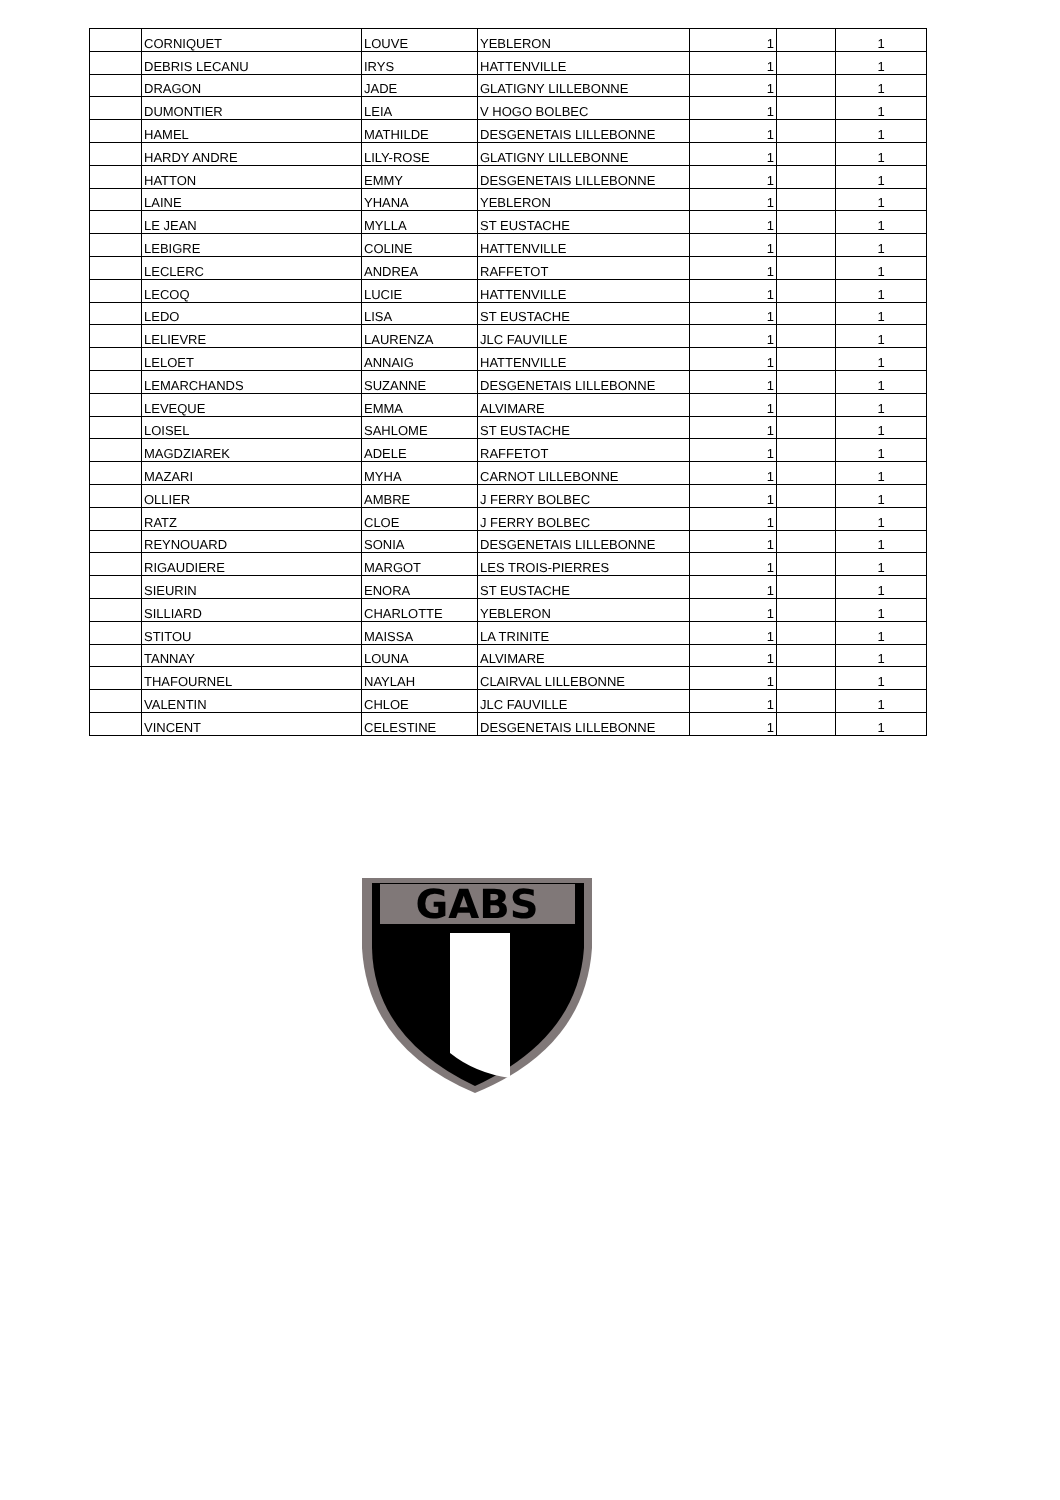| | CORNIQUET | LOUVE | YEBLERON | 1 | | 1 |
| | DEBRIS LECANU | IRYS | HATTENVILLE | 1 | | 1 |
| | DRAGON | JADE | GLATIGNY LILLEBONNE | 1 | | 1 |
| | DUMONTIER | LEIA | V HOGO BOLBEC | 1 | | 1 |
| | HAMEL | MATHILDE | DESGENETAIS LILLEBONNE | 1 | | 1 |
| | HARDY ANDRE | LILY-ROSE | GLATIGNY LILLEBONNE | 1 | | 1 |
| | HATTON | EMMY | DESGENETAIS LILLEBONNE | 1 | | 1 |
| | LAINE | YHANA | YEBLERON | 1 | | 1 |
| | LE JEAN | MYLLA | ST EUSTACHE | 1 | | 1 |
| | LEBIGRE | COLINE | HATTENVILLE | 1 | | 1 |
| | LECLERC | ANDREA | RAFFETOT | 1 | | 1 |
| | LECOQ | LUCIE | HATTENVILLE | 1 | | 1 |
| | LEDO | LISA | ST EUSTACHE | 1 | | 1 |
| | LELIEVRE | LAURENZA | JLC FAUVILLE | 1 | | 1 |
| | LELOET | ANNAIG | HATTENVILLE | 1 | | 1 |
| | LEMARCHANDS | SUZANNE | DESGENETAIS LILLEBONNE | 1 | | 1 |
| | LEVEQUE | EMMA | ALVIMARE | 1 | | 1 |
| | LOISEL | SAHLOME | ST EUSTACHE | 1 | | 1 |
| | MAGDZIAREK | ADELE | RAFFETOT | 1 | | 1 |
| | MAZARI | MYHA | CARNOT LILLEBONNE | 1 | | 1 |
| | OLLIER | AMBRE | J FERRY BOLBEC | 1 | | 1 |
| | RATZ | CLOE | J FERRY BOLBEC | 1 | | 1 |
| | REYNOUARD | SONIA | DESGENETAIS LILLEBONNE | 1 | | 1 |
| | RIGAUDIERE | MARGOT | LES TROIS-PIERRES | 1 | | 1 |
| | SIEURIN | ENORA | ST EUSTACHE | 1 | | 1 |
| | SILLIARD | CHARLOTTE | YEBLERON | 1 | | 1 |
| | STITOU | MAISSA | LA TRINITE | 1 | | 1 |
| | TANNAY | LOUNA | ALVIMARE | 1 | | 1 |
| | THAFOURNEL | NAYLAH | CLAIRVAL LILLEBONNE | 1 | | 1 |
| | VALENTIN | CHLOE | JLC FAUVILLE | 1 | | 1 |
| | VINCENT | CELESTINE | DESGENETAIS LILLEBONNE | 1 | | 1 |
GABS